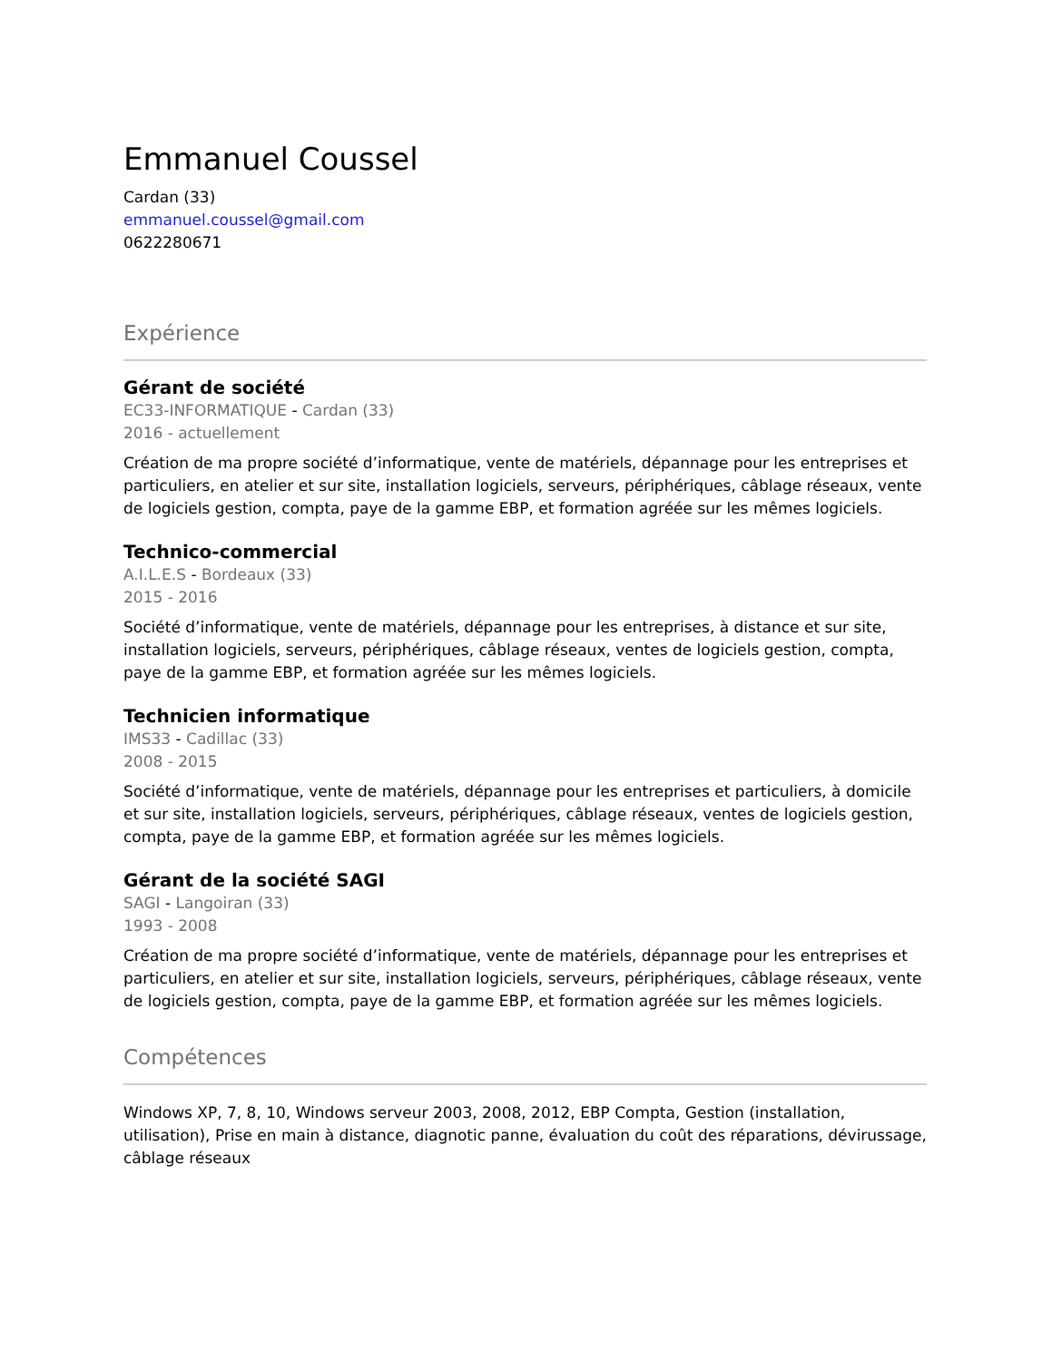Emmanuel Coussel
Cardan (33)
emmanuel.coussel@gmail.com
0622280671
Expérience
Gérant de société
EC33-INFORMATIQUE - Cardan (33)
2016 - actuellement
Création de ma propre société d’informatique, vente de matériels, dépannage pour les entreprises et particuliers, en atelier et sur site, installation logiciels, serveurs, périphériques, câblage réseaux, vente de logiciels gestion, compta, paye de la gamme EBP, et formation agréée sur les mêmes logiciels.
Technico-commercial
A.I.L.E.S - Bordeaux (33)
2015 - 2016
Société d’informatique, vente de matériels, dépannage pour les entreprises, à distance et sur site, installation logiciels, serveurs, périphériques, câblage réseaux, ventes de logiciels gestion, compta, paye de la gamme EBP, et formation agréée sur les mêmes logiciels.
Technicien informatique
IMS33 - Cadillac (33)
2008 - 2015
Société d’informatique, vente de matériels, dépannage pour les entreprises et particuliers, à domicile et sur site, installation logiciels, serveurs, périphériques, câblage réseaux, ventes de logiciels gestion, compta, paye de la gamme EBP, et formation agréée sur les mêmes logiciels.
Gérant de la société SAGI
SAGI - Langoiran (33)
1993 - 2008
Création de ma propre société d’informatique, vente de matériels, dépannage pour les entreprises et particuliers, en atelier et sur site, installation logiciels, serveurs, périphériques, câblage réseaux, vente de logiciels gestion, compta, paye de la gamme EBP, et formation agréée sur les mêmes logiciels.
Compétences
Windows XP, 7, 8, 10, Windows serveur 2003, 2008, 2012, EBP Compta, Gestion (installation, utilisation), Prise en main à distance, diagnotic panne, évaluation du coût des réparations, dévirussage, câblage réseaux